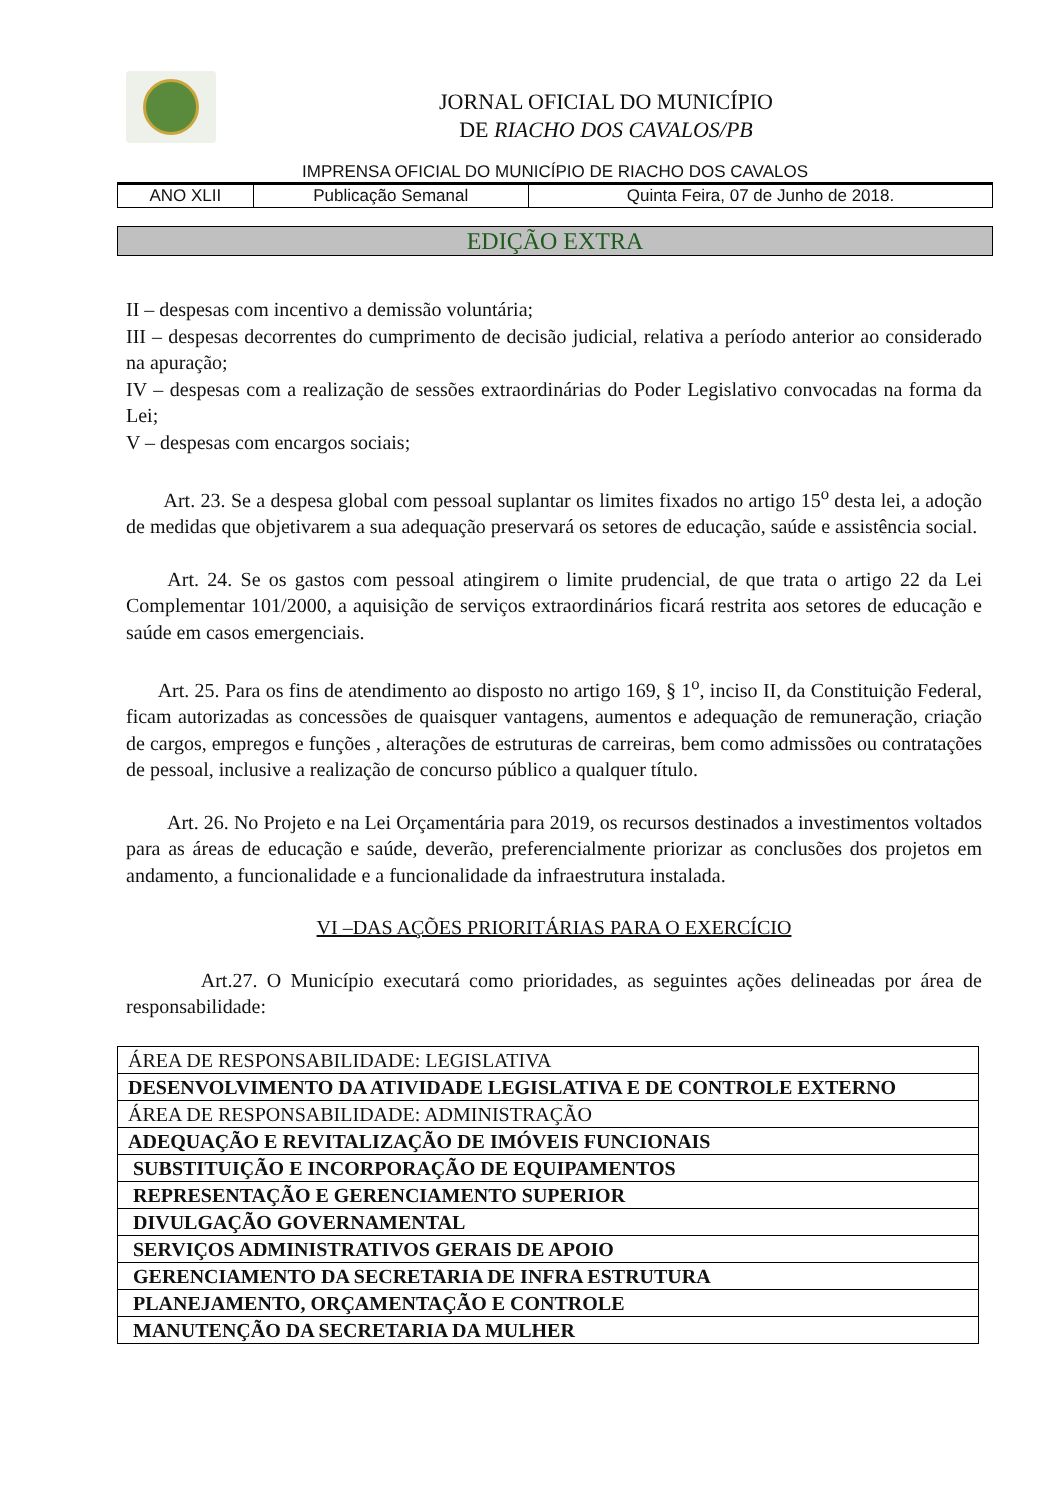JORNAL OFICIAL DO MUNICÍPIO
DE RIACHO DOS CAVALOS/PB
IMPRENSA OFICIAL DO MUNICÍPIO DE RIACHO DOS CAVALOS
| ANO XLII | Publicação Semanal | Quinta Feira, 07 de Junho de 2018. |
EDIÇÃO EXTRA
II – despesas com incentivo a demissão voluntária;
III – despesas decorrentes do cumprimento de decisão judicial, relativa a período anterior ao considerado na apuração;
IV – despesas com a realização de sessões extraordinárias do Poder Legislativo convocadas na forma da Lei;
V – despesas com encargos sociais;
Art. 23. Se a despesa global com pessoal suplantar os limites fixados no artigo 15<sup>o</sup> desta lei, a adoção de medidas que objetivarem a sua adequação preservará os setores de educação, saúde e assistência social.
Art. 24. Se os gastos com pessoal atingirem o limite prudencial, de que trata o artigo 22 da Lei Complementar 101/2000, a aquisição de serviços extraordinários ficará restrita aos setores de educação e saúde em casos emergenciais.
Art. 25. Para os fins de atendimento ao disposto no artigo 169, § 1<sup>o</sup>, inciso II, da Constituição Federal, ficam autorizadas as concessões de quaisquer vantagens, aumentos e adequação de remuneração, criação de cargos, empregos e funções , alterações de estruturas de carreiras, bem como admissões ou contratações de pessoal, inclusive a realização de concurso público a qualquer título.
Art. 26. No Projeto e na Lei Orçamentária para 2019, os recursos destinados a investimentos voltados para as áreas de educação e saúde, deverão, preferencialmente priorizar as conclusões dos projetos em andamento, a funcionalidade e a funcionalidade da infraestrutura instalada.
VI –DAS AÇÕES PRIORITÁRIAS PARA O EXERCÍCIO
Art.27. O Município executará como prioridades, as seguintes ações delineadas por área de responsabilidade:
| ÁREA DE RESPONSABILIDADE: LEGISLATIVA |
| DESENVOLVIMENTO DA ATIVIDADE LEGISLATIVA E DE CONTROLE EXTERNO |
| ÁREA DE RESPONSABILIDADE: ADMINISTRAÇÃO |
| ADEQUAÇÃO E REVITALIZAÇÃO DE IMÓVEIS FUNCIONAIS |
| SUBSTITUIÇÃO E INCORPORAÇÃO DE EQUIPAMENTOS |
| REPRESENTAÇÃO E GERENCIAMENTO SUPERIOR |
| DIVULGAÇÃO GOVERNAMENTAL |
| SERVIÇOS ADMINISTRATIVOS GERAIS DE APOIO |
| GERENCIAMENTO DA SECRETARIA DE INFRA ESTRUTURA |
| PLANEJAMENTO, ORÇAMENTAÇÃO E CONTROLE |
| MANUTENÇÃO DA SECRETARIA DA MULHER |